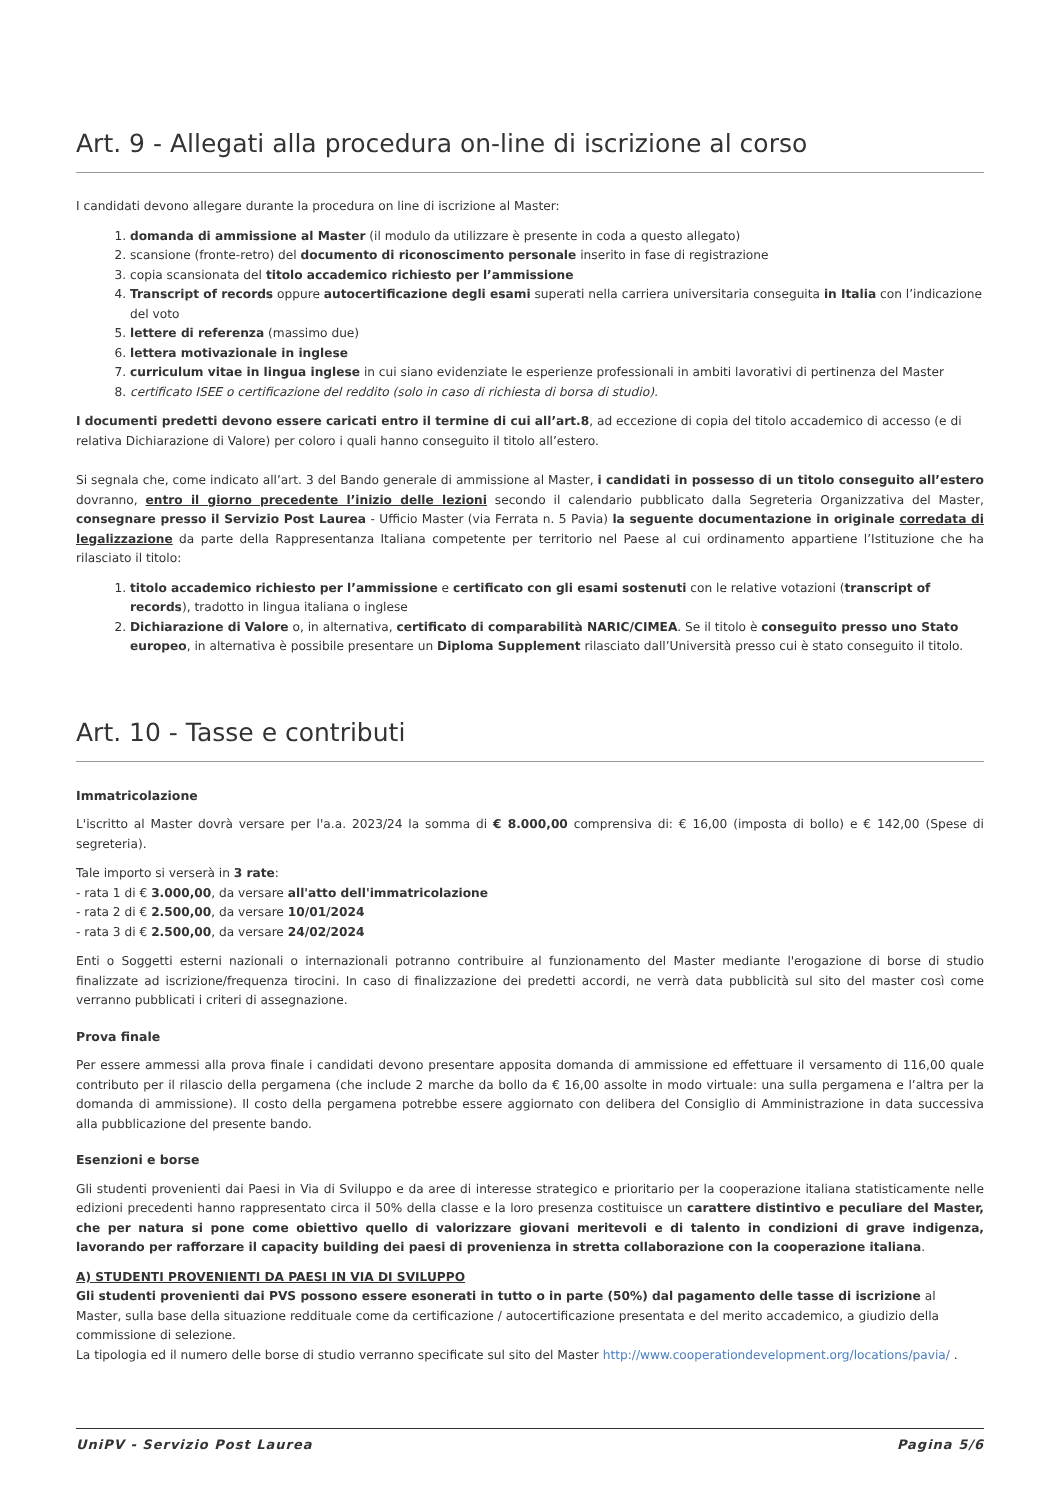Art. 9 - Allegati alla procedura on-line di iscrizione al corso
I candidati devono allegare durante la procedura on line di iscrizione al Master:
1. domanda di ammissione al Master (il modulo da utilizzare è presente in coda a questo allegato)
2. scansione (fronte-retro) del documento di riconoscimento personale inserito in fase di registrazione
3. copia scansionata del titolo accademico richiesto per l’ammissione
4. Transcript of records oppure autocertificazione degli esami superati nella carriera universitaria conseguita in Italia con l’indicazione del voto
5. lettere di referenza (massimo due)
6. lettera motivazionale in inglese
7. curriculum vitae in lingua inglese in cui siano evidenziate le esperienze professionali in ambiti lavorativi di pertinenza del Master
8. certificato ISEE o certificazione del reddito (solo in caso di richiesta di borsa di studio).
I documenti predetti devono essere caricati entro il termine di cui all’art.8, ad eccezione di copia del titolo accademico di accesso (e di relativa Dichiarazione di Valore) per coloro i quali hanno conseguito il titolo all’estero.
Si segnala che, come indicato all’art. 3 del Bando generale di ammissione al Master, i candidati in possesso di un titolo conseguito all’estero dovranno, entro il giorno precedente l’inizio delle lezioni secondo il calendario pubblicato dalla Segreteria Organizzativa del Master, consegnare presso il Servizio Post Laurea - Ufficio Master (via Ferrata n. 5 Pavia) la seguente documentazione in originale corredata di legalizzazione da parte della Rappresentanza Italiana competente per territorio nel Paese al cui ordinamento appartiene l’Istituzione che ha rilasciato il titolo:
1. titolo accademico richiesto per l’ammissione e certificato con gli esami sostenuti con le relative votazioni (transcript of records), tradotto in lingua italiana o inglese
2. Dichiarazione di Valore o, in alternativa, certificato di comparabilità NARIC/CIMEA. Se il titolo è conseguito presso uno Stato europeo, in alternativa è possibile presentare un Diploma Supplement rilasciato dall’Università presso cui è stato conseguito il titolo.
Art. 10 - Tasse e contributi
Immatricolazione
L'iscritto al Master dovrà versare per l'a.a. 2023/24 la somma di € 8.000,00 comprensiva di: € 16,00 (imposta di bollo) e € 142,00 (Spese di segreteria).
Tale importo si verserà in 3 rate:
- rata 1 di € 3.000,00, da versare all'atto dell'immatricolazione
- rata 2 di € 2.500,00, da versare 10/01/2024
- rata 3 di € 2.500,00, da versare 24/02/2024
Enti o Soggetti esterni nazionali o internazionali potranno contribuire al funzionamento del Master mediante l'erogazione di borse di studio finalizzate ad iscrizione/frequenza tirocini. In caso di finalizzazione dei predetti accordi, ne verrà data pubblicità sul sito del master così come verranno pubblicati i criteri di assegnazione.
Prova finale
Per essere ammessi alla prova finale i candidati devono presentare apposita domanda di ammissione ed effettuare il versamento di 116,00 quale contributo per il rilascio della pergamena (che include 2 marche da bollo da € 16,00 assolte in modo virtuale: una sulla pergamena e l’altra per la domanda di ammissione). Il costo della pergamena potrebbe essere aggiornato con delibera del Consiglio di Amministrazione in data successiva alla pubblicazione del presente bando.
Esenzioni e borse
Gli studenti provenienti dai Paesi in Via di Sviluppo e da aree di interesse strategico e prioritario per la cooperazione italiana statisticamente nelle edizioni precedenti hanno rappresentato circa il 50% della classe e la loro presenza costituisce un carattere distintivo e peculiare del Master, che per natura si pone come obiettivo quello di valorizzare giovani meritevoli e di talento in condizioni di grave indigenza, lavorando per rafforzare il capacity building dei paesi di provenienza in stretta collaborazione con la cooperazione italiana.
A) STUDENTI PROVENIENTI DA PAESI IN VIA DI SVILUPPO
Gli studenti provenienti dai PVS possono essere esonerati in tutto o in parte (50%) dal pagamento delle tasse di iscrizione al Master, sulla base della situazione reddituale come da certificazione / autocertificazione presentata e del merito accademico, a giudizio della commissione di selezione.
La tipologia ed il numero delle borse di studio verranno specificate sul sito del Master http://www.cooperationdevelopment.org/locations/pavia/ .
UniPV - Servizio Post Laurea Pagina 5/6